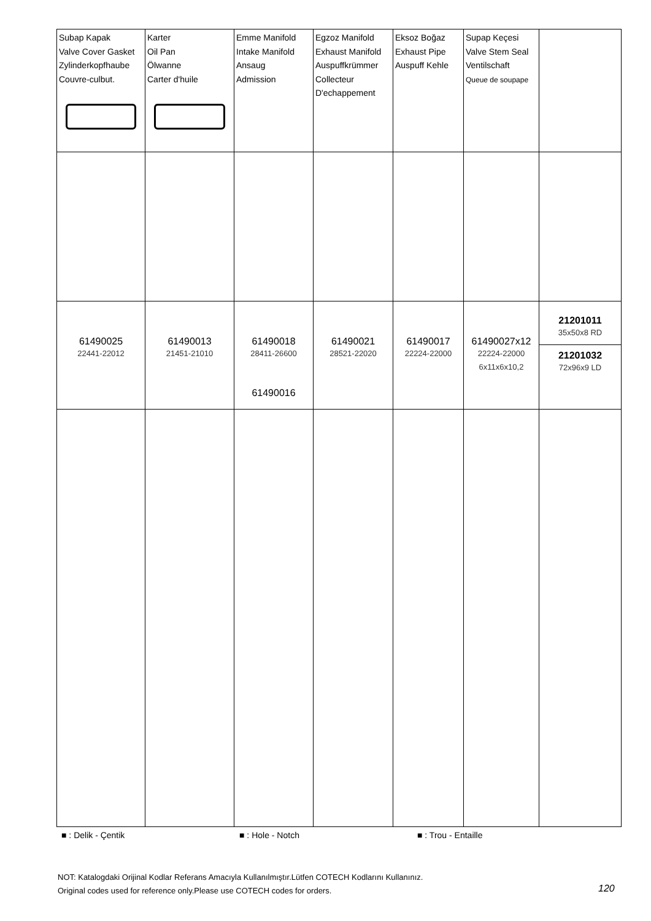| Subap Kapak Valve Cover Gasket Zylinderkopfhaube Couvre-culbut. | Karter Oil Pan Ölwanne Carter d'huile | Emme Manifold Intake Manifold Ansaug Admission | Egzoz Manifold Exhaust Manifold Auspuffkrümmer Collecteur D'echappement | Eksoz Boğaz Exhaust Pipe Auspuff Kehle | Supap Keçesi Valve Stem Seal Ventilschaft Queue de soupape | |
| 61490025 22441-22012 | 61490013 21451-21010 | 61490018 28411-26600 61490016 | 61490021 28521-22020 | 61490017 22224-22000 | 61490027x12 22224-22000 6x11x6x10,2 | 21201011 35x50x8 RD 21201032 72x96x9 LD |
■ : Delik - Çentik ■ : Hole - Notch ■ : Trou - Entaille
NOT: Katalogdaki Orijinal Kodlar Referans Amacıyla Kullanılmıştır.Lütfen COTECH Kodlarını Kullanınız.
Original codes used for reference only.Please use COTECH codes for orders.
120